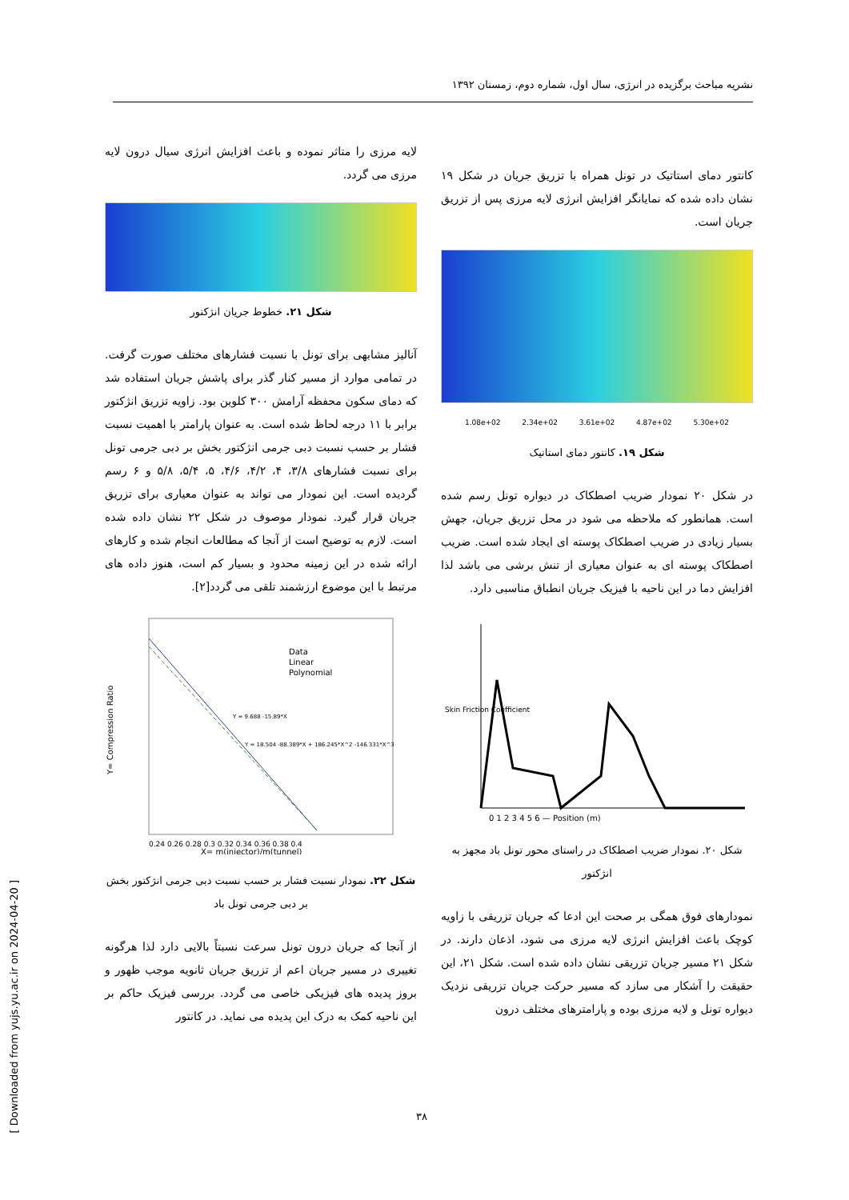نشریه مباحث برگزیده در انرژی، سال اول، شماره دوم، زمستان ۱۳۹۲
کانتور دمای استاتیک در تونل همراه با تزریق جریان در شکل ۱۹ نشان داده شده که نمایانگر افزایش انرژی لایه مرزی پس از تزریق جریان است.
1.08e+02 2.34e+02 3.61e+02 4.87e+02 5.30e+02
شکل ۱۹. کانتور دمای استاتیک
در شکل ۲۰ نمودار ضریب اصطکاک در دیواره تونل رسم شده است. همانطور که ملاحظه می شود در محل تزریق جریان، جهش بسیار زیادی در ضریب اصطکاک پوسته ای ایجاد شده است. ضریب اصطکاک پوسته ای به عنوان معیاری از تنش برشی می باشد لذا افزایش دما در این ناحیه با فیزیک جریان انطباق مناسبی دارد.
0 1 2 3 4 5 6 — Position (m)
Skin Friction Coefficient
شکل ۲۰. نمودار ضریب اصطکاک در راستای محور تونل باد مجهز به انژکتور
نمودارهای فوق همگی بر صحت این ادعا که جریان تزریقی با زاویه کوچک باعث افزایش انرژی لایه مرزی می شود، اذعان دارند. در شکل ۲۱ مسیر جریان تزریقی نشان داده شده است. شکل ۲۱، این حقیقت را آشکار می سازد که مسیر حرکت جریان تزریقی نزدیک دیواره تونل و لایه مرزی بوده و پارامترهای مختلف درون
لایه مرزی را متاثر نموده و باعث افزایش انرژی سیال درون لایه مرزی می گردد.
شکل ۲۱. خطوط جریان انژکتور
آنالیز مشابهی برای تونل با نسبت فشارهای مختلف صورت گرفت. در تمامی موارد از مسیر کنار گذر برای پاشش جریان استفاده شد که دمای سکون محفظه آرامش ۳۰۰ کلوین بود. زاویه تزریق انژکتور برابر با ۱۱ درجه لحاظ شده است. به عنوان پارامتر با اهمیت نسبت فشار بر حسب نسبت دبی جرمی انژکتور بخش بر دبی جرمی تونل برای نسبت فشارهای ۳/۸، ۴، ۴/۲، ۴/۶، ۵، ۵/۴، ۵/۸ و ۶ رسم گردیده است. این نمودار می تواند به عنوان معیاری برای تزریق جریان قرار گیرد. نمودار موصوف در شکل ۲۲ نشان داده شده است. لازم به توضیح است از آنجا که مطالعات انجام شده و کارهای ارائه شده در این زمینه محدود و بسیار کم است، هنوز داده های مرتبط با این موضوع ارزشمند تلقی می گردد[۲].
Data
Linear
Polynomial
Y = 9.688 -15.89*X
Y = 18.504 -88.389*X + 186.245*X^2 -146.331*X^3
0.24 0.26 0.28 0.3 0.32 0.34 0.36 0.38 0.4
X= m(injector)/m(tunnel)
Y= Compression Ratio
شکل ۲۲. نمودار نسبت فشار بر حسب نسبت دبی جرمی انژکتور بخش بر دبی جرمی تونل باد
از آنجا که جریان درون تونل سرعت نسبتاً بالایی دارد لذا هرگونه تغییری در مسیر جریان اعم از تزریق جریان ثانویه موجب ظهور و بروز پدیده های فیزیکی خاصی می گردد. بررسی فیزیک حاکم بر این ناحیه کمک به درک این پدیده می نماید. در کانتور
۳۸
[ Downloaded from yujs.yu.ac.ir on 2024-04-20 ]